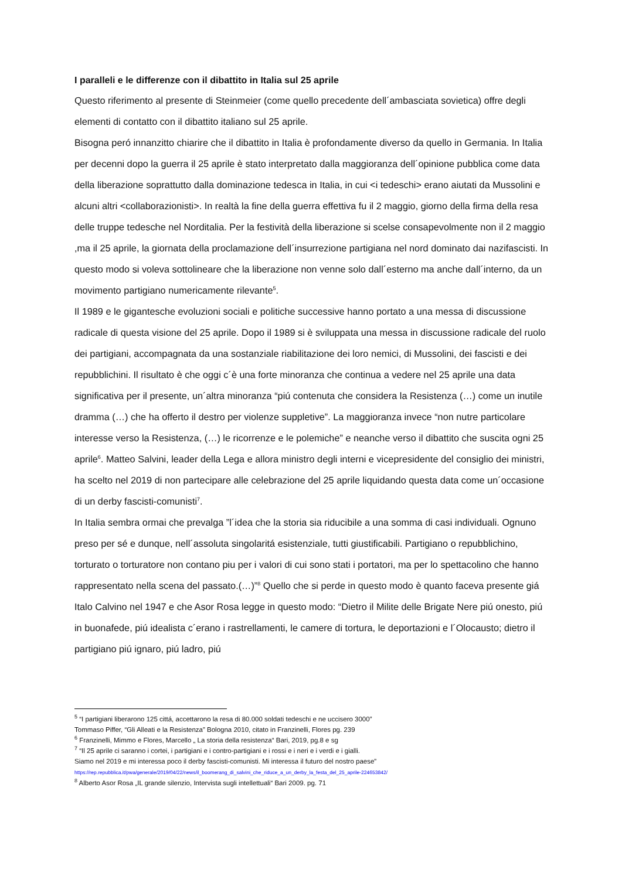I paralleli e le differenze con il dibattito in Italia sul 25 aprile
Questo riferimento al presente di Steinmeier (come quello precedente dell´ambasciata sovietica) offre degli elementi di contatto con il dibattito italiano sul 25 aprile.
Bisogna peró innanzitto chiarire che il dibattito in Italia è profondamente diverso da quello in Germania. In Italia per decenni dopo la guerra il 25 aprile è stato interpretato dalla maggioranza dell´opinione pubblica come data della liberazione soprattutto dalla dominazione tedesca in Italia, in cui <i tedeschi> erano aiutati da Mussolini e alcuni altri <collaborazionisti>. In realtà la fine della guerra effettiva fu il 2 maggio, giorno della firma della resa delle truppe tedesche nel Norditalia. Per la festività della liberazione si scelse consapevolmente non il 2 maggio ,ma il 25 aprile, la giornata della proclamazione dell´insurrezione partigiana nel nord dominato dai nazifascisti. In questo modo si voleva sottolineare che la liberazione non venne solo dall´esterno ma anche dall´interno, da un movimento partigiano numericamente rilevante<sup>5</sup>.
Il 1989 e le gigantesche evoluzioni sociali e politiche successive hanno portato a una messa di discussione radicale di questa visione del 25 aprile. Dopo il 1989 si è sviluppata una messa in discussione radicale del ruolo dei partigiani, accompagnata da una sostanziale riabilitazione dei loro nemici, di Mussolini, dei fascisti e dei repubblichini. Il risultato è che oggi c´è una forte minoranza che continua a vedere nel 25 aprile una data significativa per il presente, un´altra minoranza “piú contenuta che considera la Resistenza (…) come un inutile dramma (…) che ha offerto il destro per violenze suppletive”. La maggioranza invece “non nutre particolare interesse verso la Resistenza, (…) le ricorrenze e le polemiche” e neanche verso il dibattito che suscita ogni 25 aprile<sup>6</sup>. Matteo Salvini, leader della Lega e allora ministro degli interni e vicepresidente del consiglio dei ministri, ha scelto nel 2019 di non partecipare alle celebrazione del 25 aprile liquidando questa data come un´occasione di un derby fascisti-comunisti<sup>7</sup>.
In Italia sembra ormai che prevalga ”l´idea che la storia sia riducibile a una somma di casi individuali. Ognuno preso per sé e dunque, nell´assoluta singolaritá esistenziale, tutti giustificabili. Partigiano o repubblichino, torturato o torturatore non contano piu per i valori di cui sono stati i portatori, ma per lo spettacolino che hanno rappresentato nella scena del passato.(…)”<sup>8</sup> Quello che si perde in questo modo è quanto faceva presente giá Italo Calvino nel 1947 e che Asor Rosa legge in questo modo: “Dietro il Milite delle Brigate Nere piú onesto, piú in buonafede, piú idealista c´erano i rastrellamenti, le camere di tortura, le deportazioni e l´Olocausto; dietro il partigiano piú ignaro, piú ladro, piú
<sup>5</sup> “I partigiani liberarono 125 cittá, accettarono la resa di 80.000 soldati tedeschi e ne uccisero 3000”
Tommaso Piffer, “Gli Alleati e la Resistenza” Bologna 2010, citato in Franzinelli, Flores pg. 239
<sup>6</sup> Franzinelli, Mimmo e Flores, Marcello „ La storia della resistenza“ Bari, 2019, pg.8 e sg
<sup>7</sup> “Il 25 aprile ci saranno i cortei, i partigiani e i contro-partigiani e i rossi e i neri e i verdi e i gialli.
Siamo nel 2019 e mi interessa poco il derby fascisti-comunisti. Mi interessa il futuro del nostro paese”
https://rep.repubblica.it/pwa/generale/2019/04/22/news/il_boomerang_di_salvini_che_riduce_a_un_derby_la_festa_del_25_aprile-224653842/
<sup>8</sup> Alberto Asor Rosa „IL grande silenzio, Intervista sugli intellettuali“ Bari 2009. pg. 71